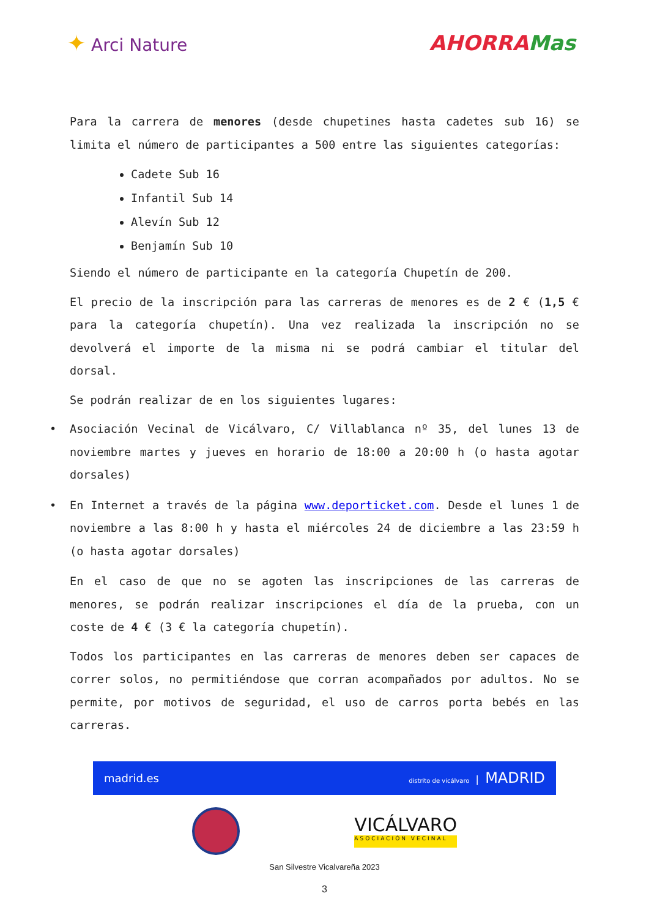✦ Arci Nature
AHORRAMas
Para la carrera de menores (desde chupetines hasta cadetes sub 16) se limita el número de participantes a 500 entre las siguientes categorías:
Cadete Sub 16
Infantil Sub 14
Alevín Sub 12
Benjamín Sub 10
Siendo el número de participante en la categoría Chupetín de 200.
El precio de la inscripción para las carreras de menores es de 2 € (1,5 € para la categoría chupetín). Una vez realizada la inscripción no se devolverá el importe de la misma ni se podrá cambiar el titular del dorsal.
Se podrán realizar de en los siguientes lugares:
• Asociación Vecinal de Vicálvaro, C/ Villablanca nº 35, del lunes 13 de noviembre martes y jueves en horario de 18:00 a 20:00 h (o hasta agotar dorsales)
• En Internet a través de la página www.deporticket.com. Desde el lunes 1 de noviembre a las 8:00 h y hasta el miércoles 24 de diciembre a las 23:59 h (o hasta agotar dorsales)
En el caso de que no se agoten las inscripciones de las carreras de menores, se podrán realizar inscripciones el día de la prueba, con un coste de 4 € (3 € la categoría chupetín).
Todos los participantes en las carreras de menores deben ser capaces de correr solos, no permitiéndose que corran acompañados por adultos. No se permite, por motivos de seguridad, el uso de carros porta bebés en las carreras.
madrid.es distrito de vicálvaro | MADRID
VICÁLVARO
ASOCIACIÓN VECINAL
San Silvestre Vicalvareña 2023
3